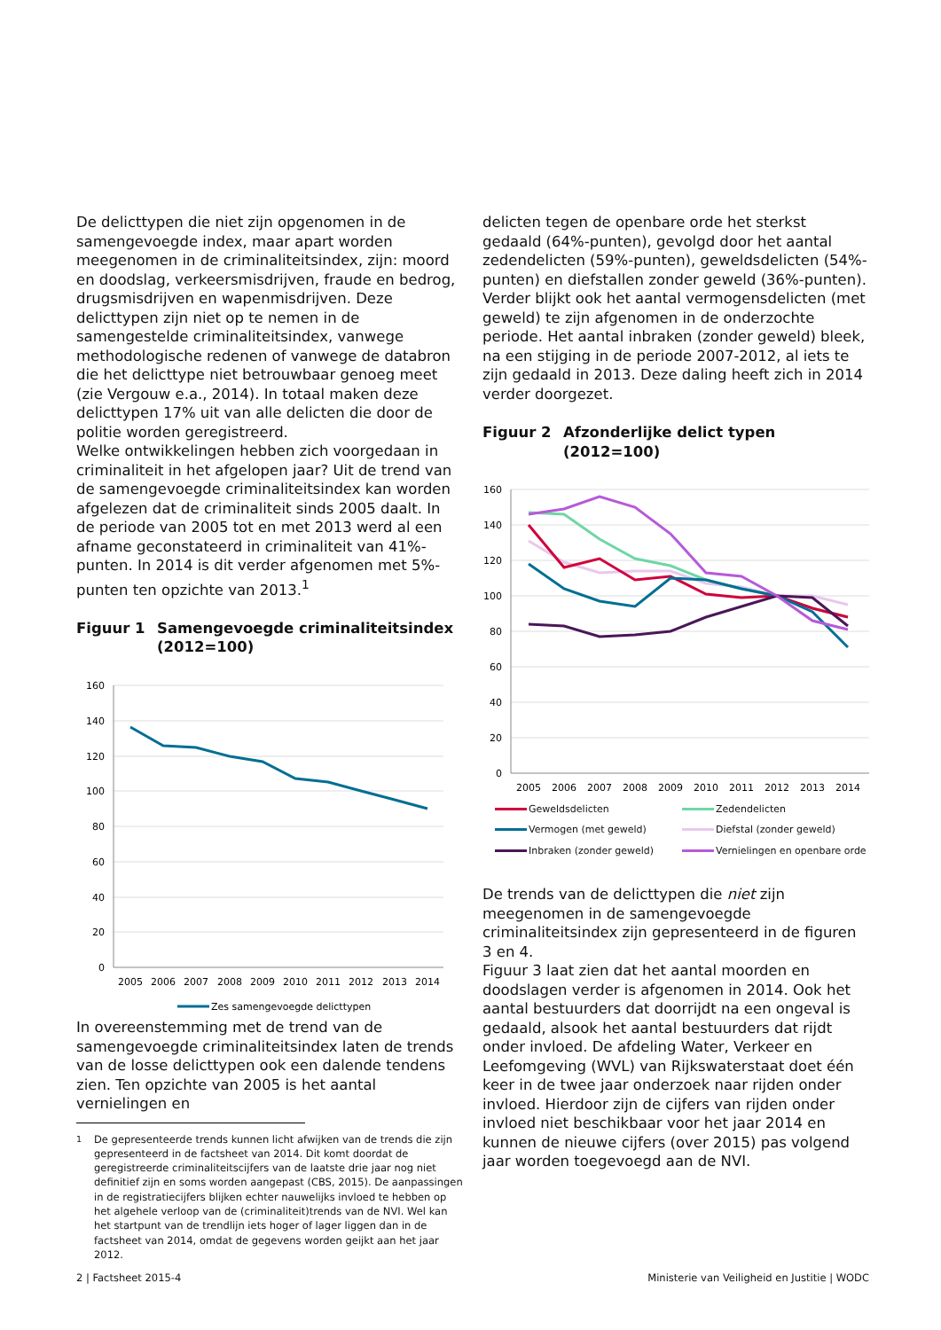De delicttypen die niet zijn opgenomen in de samengevoegde index, maar apart worden meegenomen in de criminaliteitsindex, zijn: moord en doodslag, verkeersmisdrijven, fraude en bedrog, drugsmisdrijven en wapenmisdrijven. Deze delicttypen zijn niet op te nemen in de samengestelde criminaliteitsindex, vanwege methodologische redenen of vanwege de databron die het delicttype niet betrouwbaar genoeg meet (zie Vergouw e.a., 2014). In totaal maken deze delicttypen 17% uit van alle delicten die door de politie worden geregistreerd.
Welke ontwikkelingen hebben zich voorgedaan in criminaliteit in het afgelopen jaar? Uit de trend van de samengevoegde criminaliteitsindex kan worden afgelezen dat de criminaliteit sinds 2005 daalt. In de periode van 2005 tot en met 2013 werd al een afname geconstateerd in criminaliteit van 41%- punten. In 2014 is dit verder afgenomen met 5%-punten ten opzichte van 2013.<sup>1</sup>
Figuur 1 Samengevoegde criminaliteitsindex (2012=100)
160
140
120
100
80
60
40
20
0
2005
2006
2007
2008
2009
2010
2011
2012
2013
2014
Zes samengevoegde delicttypen
In overeenstemming met de trend van de samengevoegde criminaliteitsindex laten de trends van de losse delicttypen ook een dalende tendens zien. Ten opzichte van 2005 is het aantal vernielingen en
<sup>1</sup> De gepresenteerde trends kunnen licht afwijken van de trends die zijn gepresenteerd in de factsheet van 2014. Dit komt doordat de geregistreerde criminaliteitscijfers van de laatste drie jaar nog niet definitief zijn en soms worden aangepast (CBS, 2015). De aanpassingen in de registratiecijfers blijken echter nauwelijks invloed te hebben op het algehele verloop van de (criminaliteit)trends van de NVI. Wel kan het startpunt van de trendlijn iets hoger of lager liggen dan in de factsheet van 2014, omdat de gegevens worden geijkt aan het jaar 2012.
delicten tegen de openbare orde het sterkst gedaald (64%-punten), gevolgd door het aantal zedendelicten (59%-punten), geweldsdelicten (54%-punten) en diefstallen zonder geweld (36%-punten).
Verder blijkt ook het aantal vermogensdelicten (met geweld) te zijn afgenomen in de onderzochte periode. Het aantal inbraken (zonder geweld) bleek, na een stijging in de periode 2007-2012, al iets te zijn gedaald in 2013. Deze daling heeft zich in 2014 verder doorgezet.
Figuur 2 Afzonderlijke delict typen (2012=100)
160
140
120
100
80
60
40
20
0
2005
2006
2007
2008
2009
2010
2011
2012
2013
2014
Geweldsdelicten
Zedendelicten
Vermogen (met geweld)
Diefstal (zonder geweld)
Inbraken (zonder geweld)
Vernielingen en openbare orde
De trends van de delicttypen die niet zijn meegenomen in de samengevoegde criminaliteitsindex zijn gepresenteerd in de figuren 3 en 4.
Figuur 3 laat zien dat het aantal moorden en doodslagen verder is afgenomen in 2014. Ook het aantal bestuurders dat doorrijdt na een ongeval is gedaald, alsook het aantal bestuurders dat rijdt onder invloed. De afdeling Water, Verkeer en Leefomgeving (WVL) van Rijkswaterstaat doet één keer in de twee jaar onderzoek naar rijden onder invloed. Hierdoor zijn de cijfers van rijden onder invloed niet beschikbaar voor het jaar 2014 en kunnen de nieuwe cijfers (over 2015) pas volgend jaar worden toegevoegd aan de NVI.
2 | Factsheet 2015-4 Ministerie van Veiligheid en Justitie | WODC